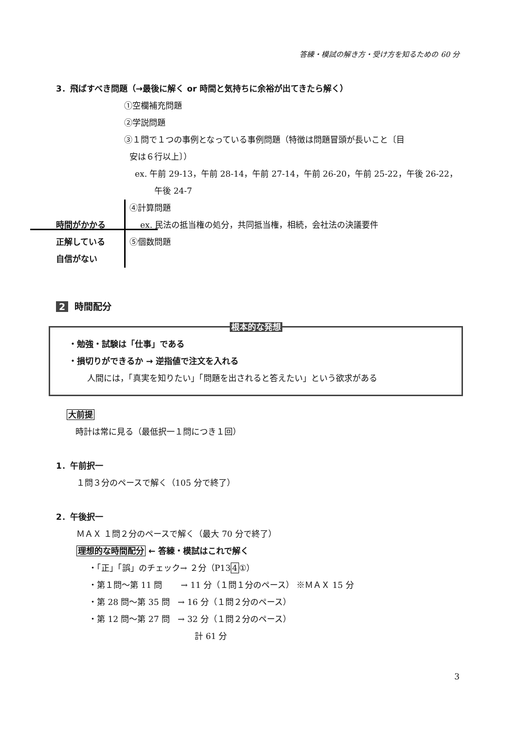答練・模試の解き方・受け方を知るための 60 分
3．飛ばすべき問題（→最後に解く or 時間と気持ちに余裕が出てきたら解く）
①空欄補充問題
②学説問題
③１問で１つの事例となっている事例問題（特徴は問題冒頭が長いこと〔目
安は６行以上〕）
ex. 午前 29-13，午前 28-14，午前 27-14，午前 26-20，午前 25-22，午後 26-22，午後 24-7
時間がかかる
正解している
自信がない
④計算問題
ex. 民法の抵当権の処分，共同抵当権，相続，会社法の決議要件
⑤個数問題
2 時間配分
根本的な発想
・勉強・試験は「仕事」である
・損切りができるか → 逆指値で注文を入れる
人間には，「真実を知りたい」「問題を出されると答えたい」という欲求がある
大前提
時計は常に見る（最低択一１問につき１回）
1．午前択一
１問３分のペースで解く（105 分で終了）
2．午後択一
ＭＡＸ １問２分のペースで解く（最大 70 分で終了）
理想的な時間配分 ← 答練・模試はこれで解く
・「正」「誤」のチェック→ ２分（P134①）
・第１問～第 11 問 → 11 分（１問１分のペース） ※ＭＡＸ 15 分
・第 28 問～第 35 問 → 16 分（１問２分のペース）
・第 12 問～第 27 問 → 32 分（１問２分のペース）
計 61 分
3